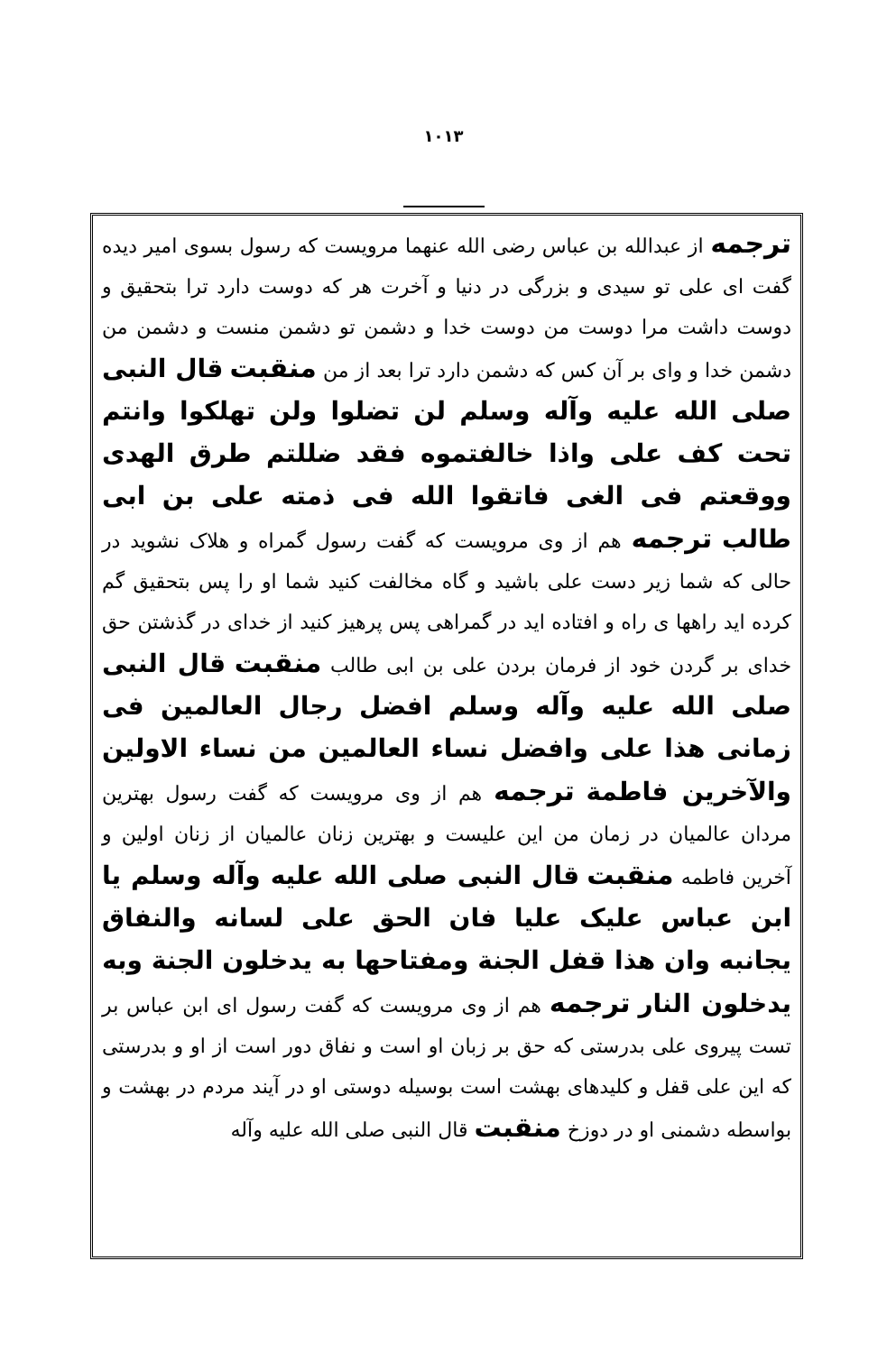۱۰۱۳
ترجمه از عبدالله بن عباس رضی الله عنهما مرویست که رسول بسوی امیر دیده گفت ای علی تو سیدی و بزرگی در دنیا و آخرت هر که دوست دارد ترا بتحقیق و دوست داشت مرا دوست من دوست خدا و دشمن تو دشمن منست و دشمن من دشمن خدا و وای بر آن کس که دشمن دارد ترا بعد از من منقبت قال النبی صلی الله علیه وآله وسلم لن تضلوا ولن تهلکوا وانتم تحت کف علی واذا خالفتموه فقد ضللتم طرق الهدی ووقعتم فی الغی فاتقوا الله فی ذمته علی بن ابی طالب ترجمه هم از وی مرویست که گفت رسول گمراه و هلاک نشوید در حالی که شما زیر دست علی باشید و گاه مخالفت کنید شما او را پس بتحقیق گم کرده اید راهها ی راه و افتاده اید در گمراهی پس پرهیز کنید از خدای در گذشتن حق خدای بر گردن خود از فرمان بردن علی بن ابی طالب منقبت قال النبی صلی الله علیه وآله وسلم افضل رجال العالمین فی زمانی هذا علی وافضل نساء العالمین من نساء الاولین والآخرین فاطمة ترجمه هم از وی مرویست که گفت رسول بهترین مردان عالمیان در زمان من این علیست و بهترین زنان عالمیان از زنان اولین و آخرین فاطمه منقبت قال النبی صلی الله علیه وآله وسلم یا ابن عباس علیک علیا فان الحق علی لسانه والنفاق یجانبه وان هذا قفل الجنة ومفتاحها به یدخلون الجنة وبه یدخلون النار ترجمه هم از وی مرویست که گفت رسول ای ابن عباس بر تست پیروی علی بدرستی که حق بر زبان او است و نفاق دور است از او و بدرستی که این علی قفل و کلیدهای بهشت است بوسیله دوستی او در آیند مردم در بهشت و بواسطه دشمنی او در دوزخ منقبت قال النبی صلی الله علیه وآله